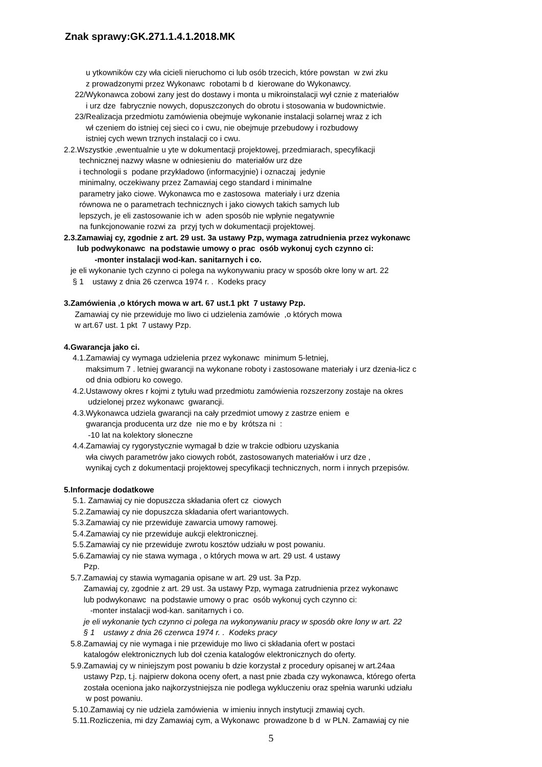Znak sprawy:GK.271.1.4.1.2018.MK
u ytkowników czy wła cicieli nieruchomo ci lub osób trzecich, które powstan w zwi zku
z prowadzonymi przez Wykonawc robotami b d kierowane do Wykonawcy.
22/Wykonawca zobowi zany jest do dostawy i monta u mikroinstalacji wył cznie z materiałów
i urz dze fabrycznie nowych, dopuszczonych do obrotu i stosowania w budownictwie.
23/Realizacja przedmiotu zamówienia obejmuje wykonanie instalacji solarnej wraz z ich
wł czeniem do istniej cej sieci co i cwu, nie obejmuje przebudowy i rozbudowy
istniej cych wewn trznych instalacji co i cwu.
2.2.Wszystkie ,ewentualnie u yte w dokumentacji projektowej, przedmiarach, specyfikacji
technicznej nazwy własne w odniesieniu do materiałów urz dze
i technologii s podane przykładowo (informacyjnie) i oznaczaj jedynie
minimalny, oczekiwany przez Zamawiaj cego standard i minimalne
parametry jako ciowe. Wykonawca mo e zastosowa materiały i urz dzenia
równowa ne o parametrach technicznych i jako ciowych takich samych lub
lepszych, je eli zastosowanie ich w aden sposób nie wpłynie negatywnie
na funkcjonowanie rozwi za przyj tych w dokumentacji projektowej.
2.3.Zamawiaj cy, zgodnie z art. 29 ust. 3a ustawy Pzp, wymaga zatrudnienia przez wykonawc
lub podwykonawc na podstawie umowy o prac osób wykonuj cych czynno ci:
-monter instalacji wod-kan. sanitarnych i co.
je eli wykonanie tych czynno ci polega na wykonywaniu pracy w sposób okre lony w art. 22
§ 1 ustawy z dnia 26 czerwca 1974 r. . Kodeks pracy
3.Zamówienia ,o których mowa w art. 67 ust.1 pkt 7 ustawy Pzp.
Zamawiaj cy nie przewiduje mo liwo ci udzielenia zamówie ,o których mowa
w art.67 ust. 1 pkt 7 ustawy Pzp.
4.Gwarancja jako ci.
4.1.Zamawiaj cy wymaga udzielenia przez wykonawc minimum 5-letniej,
maksimum 7 . letniej gwarancji na wykonane roboty i zastosowane materiały i urz dzenia-licz c
od dnia odbioru ko cowego.
4.2.Ustawowy okres r kojmi z tytułu wad przedmiotu zamówienia rozszerzony zostaje na okres
udzielonej przez wykonawc gwarancji.
4.3.Wykonawca udziela gwarancji na cały przedmiot umowy z zastrze eniem e
gwarancja producenta urz dze nie mo e by krótsza ni :
-10 lat na kolektory słoneczne
4.4.Zamawiaj cy rygorystycznie wymagał b dzie w trakcie odbioru uzyskania
wła ciwych parametrów jako ciowych robót, zastosowanych materiałów i urz dze ,
wynikaj cych z dokumentacji projektowej specyfikacji technicznych, norm i innych przepisów.
5.Informacje dodatkowe
5.1. Zamawiaj cy nie dopuszcza składania ofert cz ciowych
5.2.Zamawiaj cy nie dopuszcza składania ofert wariantowych.
5.3.Zamawiaj cy nie przewiduje zawarcia umowy ramowej.
5.4.Zamawiaj cy nie przewiduje aukcji elektronicznej.
5.5.Zamawiaj cy nie przewiduje zwrotu kosztów udziału w post powaniu.
5.6.Zamawiaj cy nie stawa wymaga , o których mowa w art. 29 ust. 4 ustawy
Pzp.
5.7.Zamawiaj cy stawia wymagania opisane w art. 29 ust. 3a Pzp.
Zamawiaj cy, zgodnie z art. 29 ust. 3a ustawy Pzp, wymaga zatrudnienia przez wykonawc
lub podwykonawc na podstawie umowy o prac osób wykonuj cych czynno ci:
-monter instalacji wod-kan. sanitarnych i co.
je eli wykonanie tych czynno ci polega na wykonywaniu pracy w sposób okre lony w art. 22
§ 1 ustawy z dnia 26 czerwca 1974 r. . Kodeks pracy
5.8.Zamawiaj cy nie wymaga i nie przewiduje mo liwo ci składania ofert w postaci
katalogów elektronicznych lub doł czenia katalogów elektronicznych do oferty.
5.9.Zamawiaj cy w niniejszym post powaniu b dzie korzystał z procedury opisanej w art.24aa
ustawy Pzp, t.j. najpierw dokona oceny ofert, a nast pnie zbada czy wykonawca, którego oferta
została oceniona jako najkorzystniejsza nie podlega wykluczeniu oraz spełnia warunki udziału
w post powaniu.
5.10.Zamawiaj cy nie udziela zamówienia w imieniu innych instytucji zmawiaj cych.
5.11.Rozliczenia, mi dzy Zamawiaj cym, a Wykonawc prowadzone b d w PLN. Zamawiaj cy nie
5